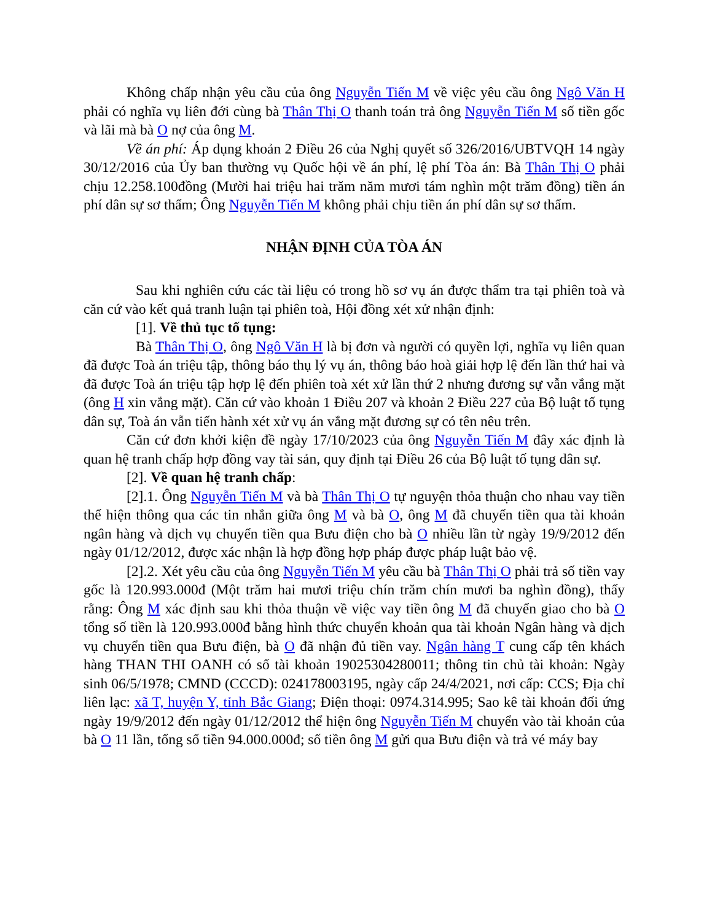Không chấp nhận yêu cầu của ông Nguyễn Tiến M về việc yêu cầu ông Ngô Văn H phải có nghĩa vụ liên đới cùng bà Thân Thị O thanh toán trả ông Nguyễn Tiến M số tiền gốc và lãi mà bà O nợ của ông M.
Về án phí: Áp dụng khoản 2 Điều 26 của Nghị quyết số 326/2016/UBTVQH 14 ngày 30/12/2016 của Ủy ban thường vụ Quốc hội về án phí, lệ phí Tòa án: Bà Thân Thị O phải chịu 12.258.100đồng (Mười hai triệu hai trăm năm mươi tám nghìn một trăm đồng) tiền án phí dân sự sơ thẩm; Ông Nguyễn Tiến M không phải chịu tiền án phí dân sự sơ thẩm.
NHẬN ĐỊNH CỦA TÒA ÁN
Sau khi nghiên cứu các tài liệu có trong hồ sơ vụ án được thẩm tra tại phiên toà và căn cứ vào kết quả tranh luận tại phiên toà, Hội đồng xét xử nhận định:
[1]. Về thủ tục tố tụng:
Bà Thân Thị O, ông Ngô Văn H là bị đơn và người có quyền lợi, nghĩa vụ liên quan đã được Toà án triệu tập, thông báo thụ lý vụ án, thông báo hoà giải hợp lệ đến lần thứ hai và đã được Toà án triệu tập hợp lệ đến phiên toà xét xử lần thứ 2 nhưng đương sự vẫn vắng mặt (ông H xin vắng mặt). Căn cứ vào khoản 1 Điều 207 và khoản 2 Điều 227 của Bộ luật tố tụng dân sự, Toà án vẫn tiến hành xét xử vụ án vắng mặt đương sự có tên nêu trên.
Căn cứ đơn khởi kiện đề ngày 17/10/2023 của ông Nguyễn Tiến M đây xác định là quan hệ tranh chấp hợp đồng vay tài sản, quy định tại Điều 26 của Bộ luật tố tụng dân sự.
[2]. Về quan hệ tranh chấp:
[2].1. Ông Nguyễn Tiến M và bà Thân Thị O tự nguyện thỏa thuận cho nhau vay tiền thể hiện thông qua các tin nhắn giữa ông M và bà O, ông M đã chuyển tiền qua tài khoản ngân hàng và dịch vụ chuyển tiền qua Bưu điện cho bà O nhiều lần từ ngày 19/9/2012 đến ngày 01/12/2012, được xác nhận là hợp đồng hợp pháp được pháp luật bảo vệ.
[2].2. Xét yêu cầu của ông Nguyễn Tiến M yêu cầu bà Thân Thị O phải trả số tiền vay gốc là 120.993.000đ (Một trăm hai mươi triệu chín trăm chín mươi ba nghìn đồng), thấy rằng: Ông M xác định sau khi thỏa thuận về việc vay tiền ông M đã chuyển giao cho bà O tổng số tiền là 120.993.000đ bằng hình thức chuyển khoản qua tài khoản Ngân hàng và dịch vụ chuyển tiền qua Bưu điện, bà O đã nhận đủ tiền vay. Ngân hàng T cung cấp tên khách hàng THAN THI OANH có số tài khoản 19025304280011; thông tin chủ tài khoản: Ngày sinh 06/5/1978; CMND (CCCD): 024178003195, ngày cấp 24/4/2021, nơi cấp: CCS; Địa chỉ liên lạc: xã T, huyện Y, tỉnh Bắc Giang; Điện thoại: 0974.314.995; Sao kê tài khoản đối ứng ngày 19/9/2012 đến ngày 01/12/2012 thể hiện ông Nguyễn Tiến M chuyển vào tài khoản của bà O 11 lần, tổng số tiền 94.000.000đ; số tiền ông M gửi qua Bưu điện và trả vé máy bay